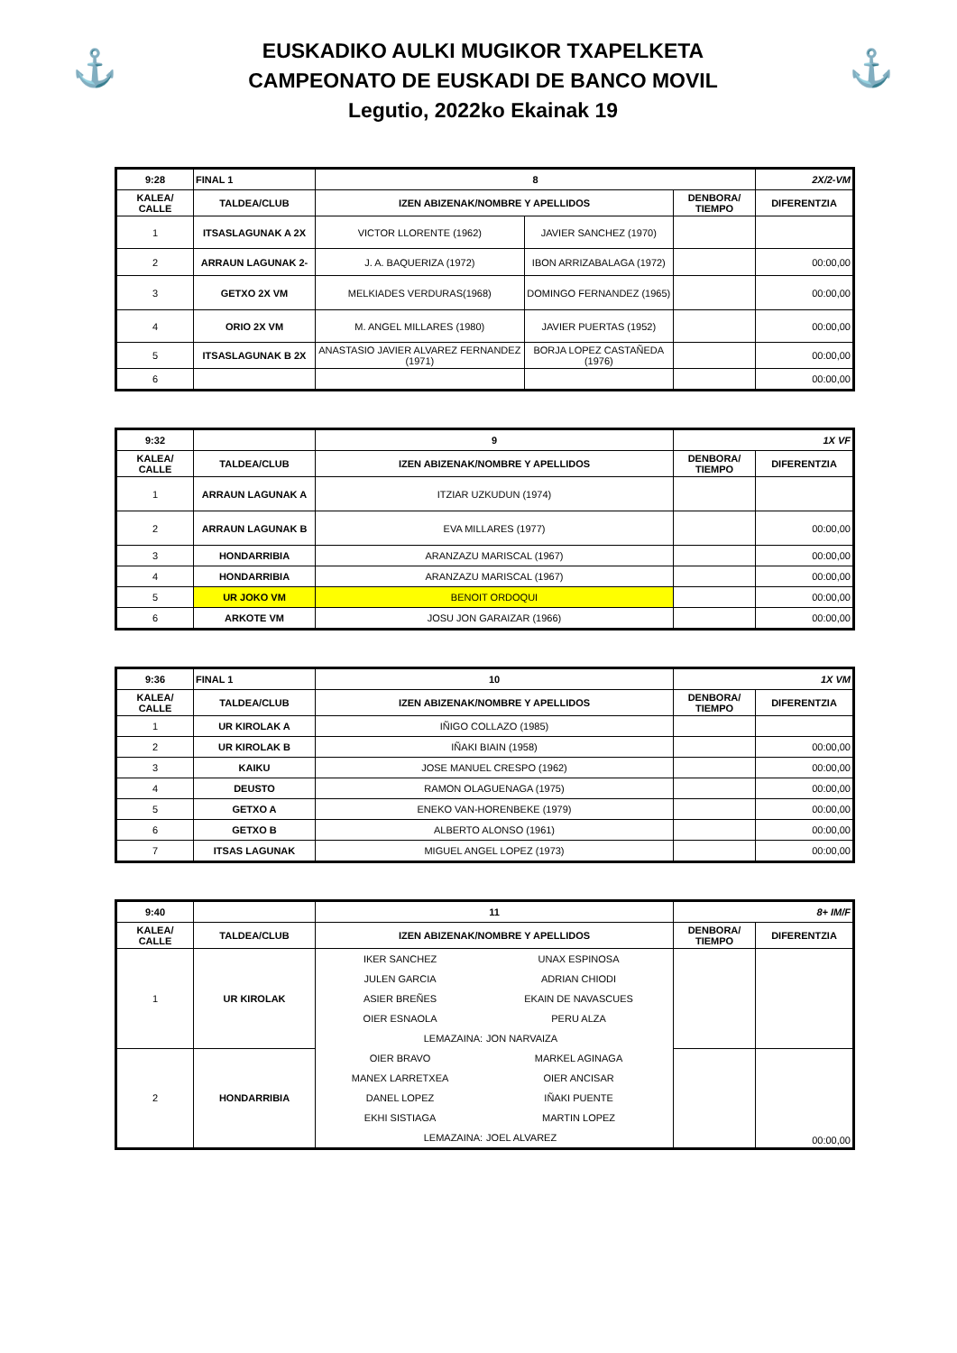⚓
EUSKADIKO AULKI MUGIKOR TXAPELKETA
CAMPEONATO DE EUSKADI DE BANCO MOVIL
Legutio, 2022ko Ekainak 19
⚓
| 9:28 | FINAL 1 | 8 | | | 2X/2-VM |
| --- | --- | --- | --- | --- | --- |
| KALEA/ CALLE | TALDEA/CLUB | IZEN ABIZENAK/NOMBRE Y APELLIDOS | | DENBORA/ TIEMPO | DIFERENTZIA |
| 1 | ITSASLAGUNAK A 2X | VICTOR LLORENTE (1962) | JAVIER SANCHEZ (1970) | | |
| 2 | ARRAUN LAGUNAK 2- | J. A. BAQUERIZA (1972) | IBON ARRIZABALAGA (1972) | | 00:00,00 |
| 3 | GETXO 2X VM | MELKIADES VERDURAS(1968) | DOMINGO FERNANDEZ (1965) | | 00:00,00 |
| 4 | ORIO 2X VM | M. ANGEL MILLARES (1980) | JAVIER PUERTAS (1952) | | 00:00,00 |
| 5 | ITSASLAGUNAK B 2X | ANASTASIO JAVIER ALVAREZ FERNANDEZ (1971) | BORJA LOPEZ CASTAÑEDA (1976) | | 00:00,00 |
| 6 | | | | | 00:00,00 |
| 9:32 | | 9 | 1X VF | |
| --- | --- | --- | --- | --- |
| KALEA/ CALLE | TALDEA/CLUB | IZEN ABIZENAK/NOMBRE Y APELLIDOS | DENBORA/ TIEMPO | DIFERENTZIA |
| 1 | ARRAUN LAGUNAK A | ITZIAR UZKUDUN (1974) | | |
| 2 | ARRAUN LAGUNAK B | EVA MILLARES (1977) | | 00:00,00 |
| 3 | HONDARRIBIA | ARANZAZU MARISCAL (1967) | | 00:00,00 |
| 4 | HONDARRIBIA | ARANZAZU MARISCAL (1967) | | 00:00,00 |
| 5 | UR JOKO VM | BENOIT ORDOQUI | | 00:00,00 |
| 6 | ARKOTE VM | JOSU JON GARAIZAR (1966) | | 00:00,00 |
| 9:36 | FINAL 1 | 10 | 1X VM | |
| --- | --- | --- | --- | --- |
| KALEA/ CALLE | TALDEA/CLUB | IZEN ABIZENAK/NOMBRE Y APELLIDOS | DENBORA/ TIEMPO | DIFERENTZIA |
| 1 | UR KIROLAK A | IÑIGO COLLAZO (1985) | | |
| 2 | UR KIROLAK B | IÑAKI BIAIN (1958) | | 00:00,00 |
| 3 | KAIKU | JOSE MANUEL CRESPO (1962) | | 00:00,00 |
| 4 | DEUSTO | RAMON OLAGUENAGA (1975) | | 00:00,00 |
| 5 | GETXO A | ENEKO VAN-HORENBEKE (1979) | | 00:00,00 |
| 6 | GETXO B | ALBERTO ALONSO (1961) | | 00:00,00 |
| 7 | ITSAS LAGUNAK | MIGUEL ANGEL LOPEZ (1973) | | 00:00,00 |
| 9:40 | | 11 | | 8+ IM/F | |
| --- | --- | --- | --- | --- | --- |
| KALEA/ CALLE | TALDEA/CLUB | IZEN ABIZENAK/NOMBRE Y APELLIDOS | | DENBORA/ TIEMPO | DIFERENTZIA |
| 1 | UR KIROLAK | IKER SANCHEZ | UNAX ESPINOSA | | |
| | | JULEN GARCIA | ADRIAN CHIODI | | |
| | | ASIER BREÑES | EKAIN DE NAVASCUES | | |
| | | OIER ESNAOLA | PERU ALZA | | |
| | | LEMAZAINA: | JON NARVAIZA | | |
| 2 | HONDARRIBIA | OIER BRAVO | MARKEL AGINAGA | | 00:00,00 |
| | | MANEX LARRETXEA | OIER ANCISAR | | |
| | | DANEL LOPEZ | IÑAKI PUENTE | | |
| | | EKHI SISTIAGA | MARTIN LOPEZ | | |
| | | LEMAZAINA: | JOEL ALVAREZ | | |